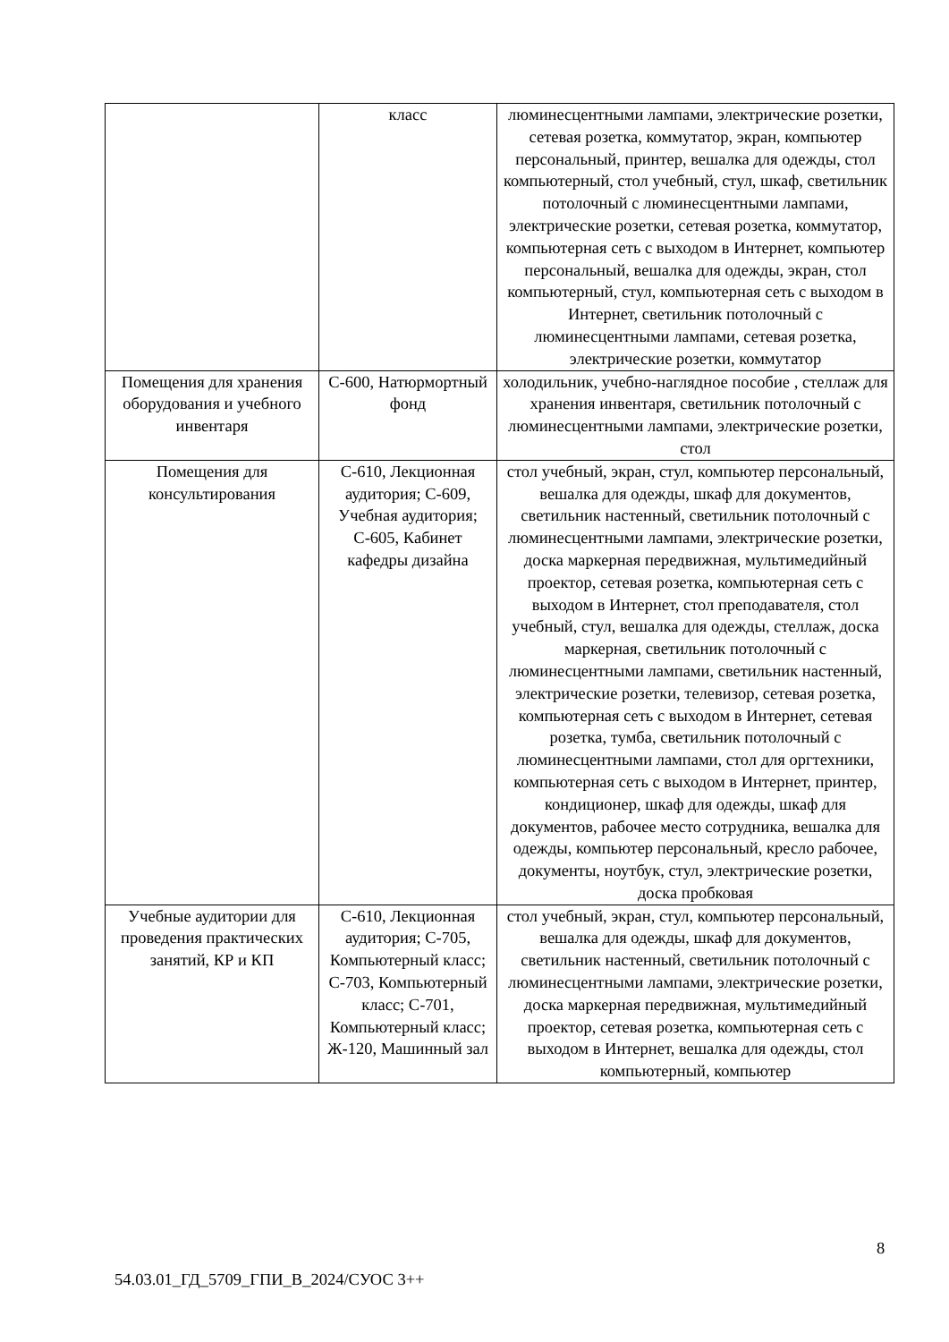| | класс | люминесцентными лампами, электрические розетки, сетевая розетка, коммутатор, экран, компьютер персональный, принтер, вешалка для одежды, стол компьютерный, стол учебный, стул, шкаф, светильник потолочный с люминесцентными лампами, электрические розетки, сетевая розетка, коммутатор, компьютерная сеть с выходом в Интернет, компьютер персональный, вешалка для одежды, экран, стол компьютерный, стул, компьютерная сеть с выходом в Интернет, светильник потолочный с люминесцентными лампами, сетевая розетка, электрические розетки, коммутатор |
| Помещения для хранения оборудования и учебного инвентаря | С-600, Натюрмортный фонд | холодильник, учебно-наглядное пособие , стеллаж для хранения инвентаря, светильник потолочный с люминесцентными лампами, электрические розетки, стол |
| Помещения для консультирования | С-610, Лекционная аудитория; С-609, Учебная аудитория; С-605, Кабинет кафедры дизайна | стол учебный, экран, стул, компьютер персональный, вешалка для одежды, шкаф для документов, светильник настенный, светильник потолочный с люминесцентными лампами, электрические розетки, доска маркерная передвижная, мультимедийный проектор, сетевая розетка, компьютерная сеть с выходом в Интернет, стол преподавателя, стол учебный, стул, вешалка для одежды, стеллаж, доска маркерная, светильник потолочный с люминесцентными лампами, светильник настенный, электрические розетки, телевизор, сетевая розетка, компьютерная сеть с выходом в Интернет, сетевая розетка, тумба, светильник потолочный с люминесцентными лампами, стол для оргтехники, компьютерная сеть с выходом в Интернет, принтер, кондиционер, шкаф для одежды, шкаф для документов, рабочее место сотрудника, вешалка для одежды, компьютер персональный, кресло рабочее, документы, ноутбук, стул, электрические розетки, доска пробковая |
| Учебные аудитории для проведения практических занятий, КР и КП | С-610, Лекционная аудитория; С-705, Компьютерный класс; С-703, Компьютерный класс; С-701, Компьютерный класс; Ж-120, Машинный зал | стол учебный, экран, стул, компьютер персональный, вешалка для одежды, шкаф для документов, светильник настенный, светильник потолочный с люминесцентными лампами, электрические розетки, доска маркерная передвижная, мультимедийный проектор, сетевая розетка, компьютерная сеть с выходом в Интернет, вешалка для одежды, стол компьютерный, компьютер |
8
54.03.01_ГД_5709_ГПИ_В_2024/СУОС 3++